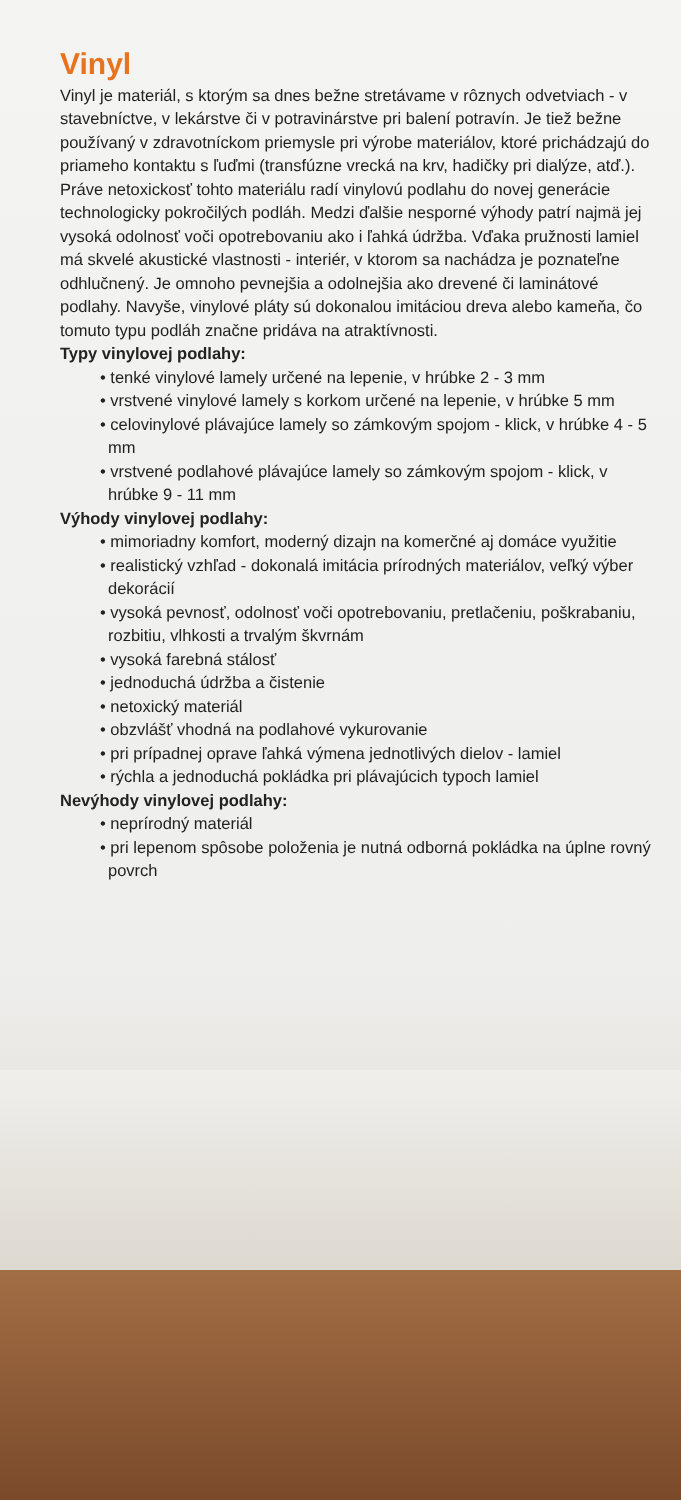Vinyl
Vinyl je materiál, s ktorým sa dnes bežne stretávame v rôznych odvetviach - v stavebníctve, v lekárstve či v potravinárstve pri balení potravín. Je tiež bežne používaný v zdravotníckom priemysle pri výrobe materiálov, ktoré prichádzajú do priameho kontaktu s ľuďmi (transfúzne vrecká na krv, hadičky pri dialýze, atď.). Práve netoxickosť tohto materiálu radí vinylovú podlahu do novej generácie technologicky pokročilých podláh. Medzi ďalšie nesporné výhody patrí najmä jej vysoká odolnosť voči opotrebovaniu ako i ľahká údržba. Vďaka pružnosti lamiel má skvelé akustické vlastnosti - interiér, v ktorom sa nachádza je poznateľne odhlučnený. Je omnoho pevnejšia a odolnejšia ako drevené či laminátové podlahy. Navyše, vinylové pláty sú dokonalou imitáciou dreva alebo kameňa, čo tomuto typu podláh značne pridáva na atraktívnosti.
Typy vinylovej podlahy:
• tenké vinylové lamely určené na lepenie, v hrúbke 2 - 3 mm
• vrstvené vinylové lamely s korkom určené na lepenie, v hrúbke 5 mm
• celovinylové plávajúce lamely so zámkovým spojom - klick, v hrúbke 4 - 5 mm
• vrstvené podlahové plávajúce lamely so zámkovým spojom - klick, v hrúbke 9 - 11 mm
Výhody vinylovej podlahy:
• mimoriadny komfort, moderný dizajn na komerčné aj domáce využitie
• realistický vzhľad - dokonalá imitácia prírodných materiálov, veľký výber dekorácií
• vysoká pevnosť, odolnosť voči opotrebovaniu, pretlačeniu, poškrabaniu, rozbitiu, vlhkosti a trvalým škvrnám
• vysoká farebná stálosť
• jednoduchá údržba a čistenie
• netoxický materiál
• obzvlášť vhodná na podlahové vykurovanie
• pri prípadnej oprave ľahká výmena jednotlivých dielov - lamiel
• rýchla a jednoduchá pokládka pri plávajúcich typoch lamiel
Nevýhody vinylovej podlahy:
• neprírodný materiál
• pri lepenom spôsobe položenia je nutná odborná pokládka na úplne rovný povrch